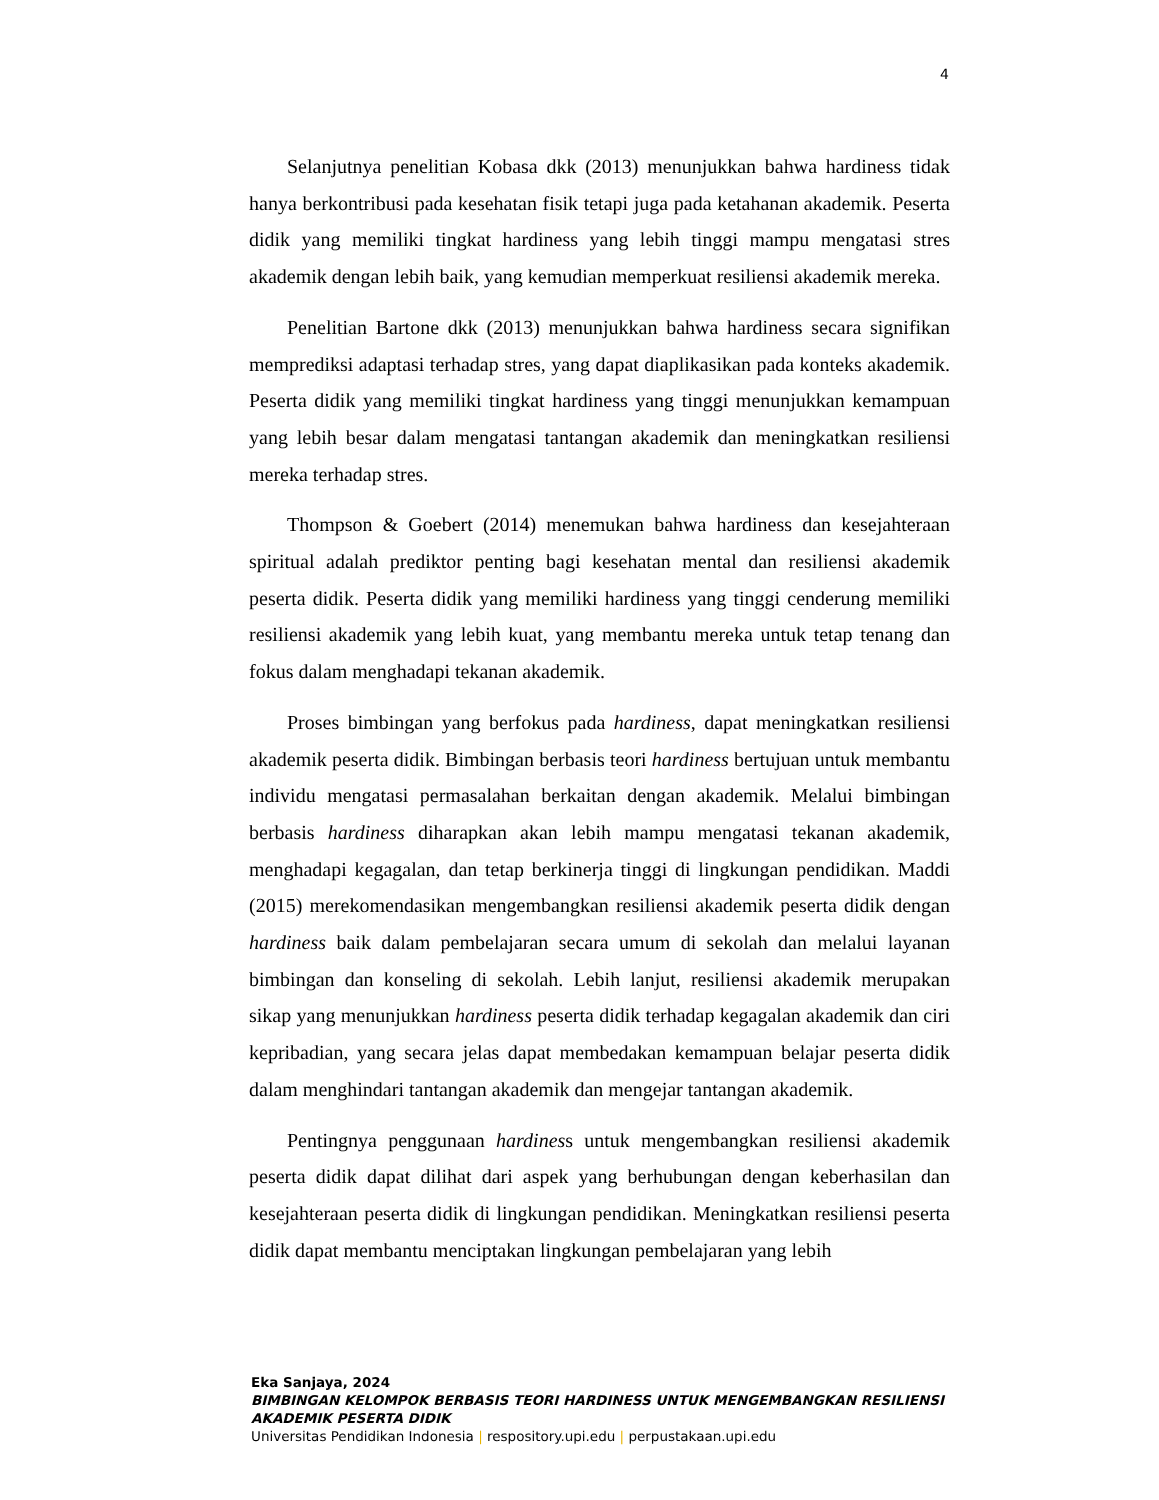4
Selanjutnya penelitian Kobasa dkk (2013) menunjukkan bahwa hardiness tidak hanya berkontribusi pada kesehatan fisik tetapi juga pada ketahanan akademik. Peserta didik yang memiliki tingkat hardiness yang lebih tinggi mampu mengatasi stres akademik dengan lebih baik, yang kemudian memperkuat resiliensi akademik mereka.
Penelitian Bartone dkk (2013) menunjukkan bahwa hardiness secara signifikan memprediksi adaptasi terhadap stres, yang dapat diaplikasikan pada konteks akademik. Peserta didik yang memiliki tingkat hardiness yang tinggi menunjukkan kemampuan yang lebih besar dalam mengatasi tantangan akademik dan meningkatkan resiliensi mereka terhadap stres.
Thompson & Goebert (2014) menemukan bahwa hardiness dan kesejahteraan spiritual adalah prediktor penting bagi kesehatan mental dan resiliensi akademik peserta didik. Peserta didik yang memiliki hardiness yang tinggi cenderung memiliki resiliensi akademik yang lebih kuat, yang membantu mereka untuk tetap tenang dan fokus dalam menghadapi tekanan akademik.
Proses bimbingan yang berfokus pada hardiness, dapat meningkatkan resiliensi akademik peserta didik. Bimbingan berbasis teori hardiness bertujuan untuk membantu individu mengatasi permasalahan berkaitan dengan akademik. Melalui bimbingan berbasis hardiness diharapkan akan lebih mampu mengatasi tekanan akademik, menghadapi kegagalan, dan tetap berkinerja tinggi di lingkungan pendidikan. Maddi (2015) merekomendasikan mengembangkan resiliensi akademik peserta didik dengan hardiness baik dalam pembelajaran secara umum di sekolah dan melalui layanan bimbingan dan konseling di sekolah. Lebih lanjut, resiliensi akademik merupakan sikap yang menunjukkan hardiness peserta didik terhadap kegagalan akademik dan ciri kepribadian, yang secara jelas dapat membedakan kemampuan belajar peserta didik dalam menghindari tantangan akademik dan mengejar tantangan akademik.
Pentingnya penggunaan hardiness untuk mengembangkan resiliensi akademik peserta didik dapat dilihat dari aspek yang berhubungan dengan keberhasilan dan kesejahteraan peserta didik di lingkungan pendidikan. Meningkatkan resiliensi peserta didik dapat membantu menciptakan lingkungan pembelajaran yang lebih
Eka Sanjaya, 2024
BIMBINGAN KELOMPOK BERBASIS TEORI HARDINESS UNTUK MENGEMBANGKAN RESILIENSI
AKADEMIK PESERTA DIDIK
Universitas Pendidikan Indonesia | respository.upi.edu | perpustakaan.upi.edu